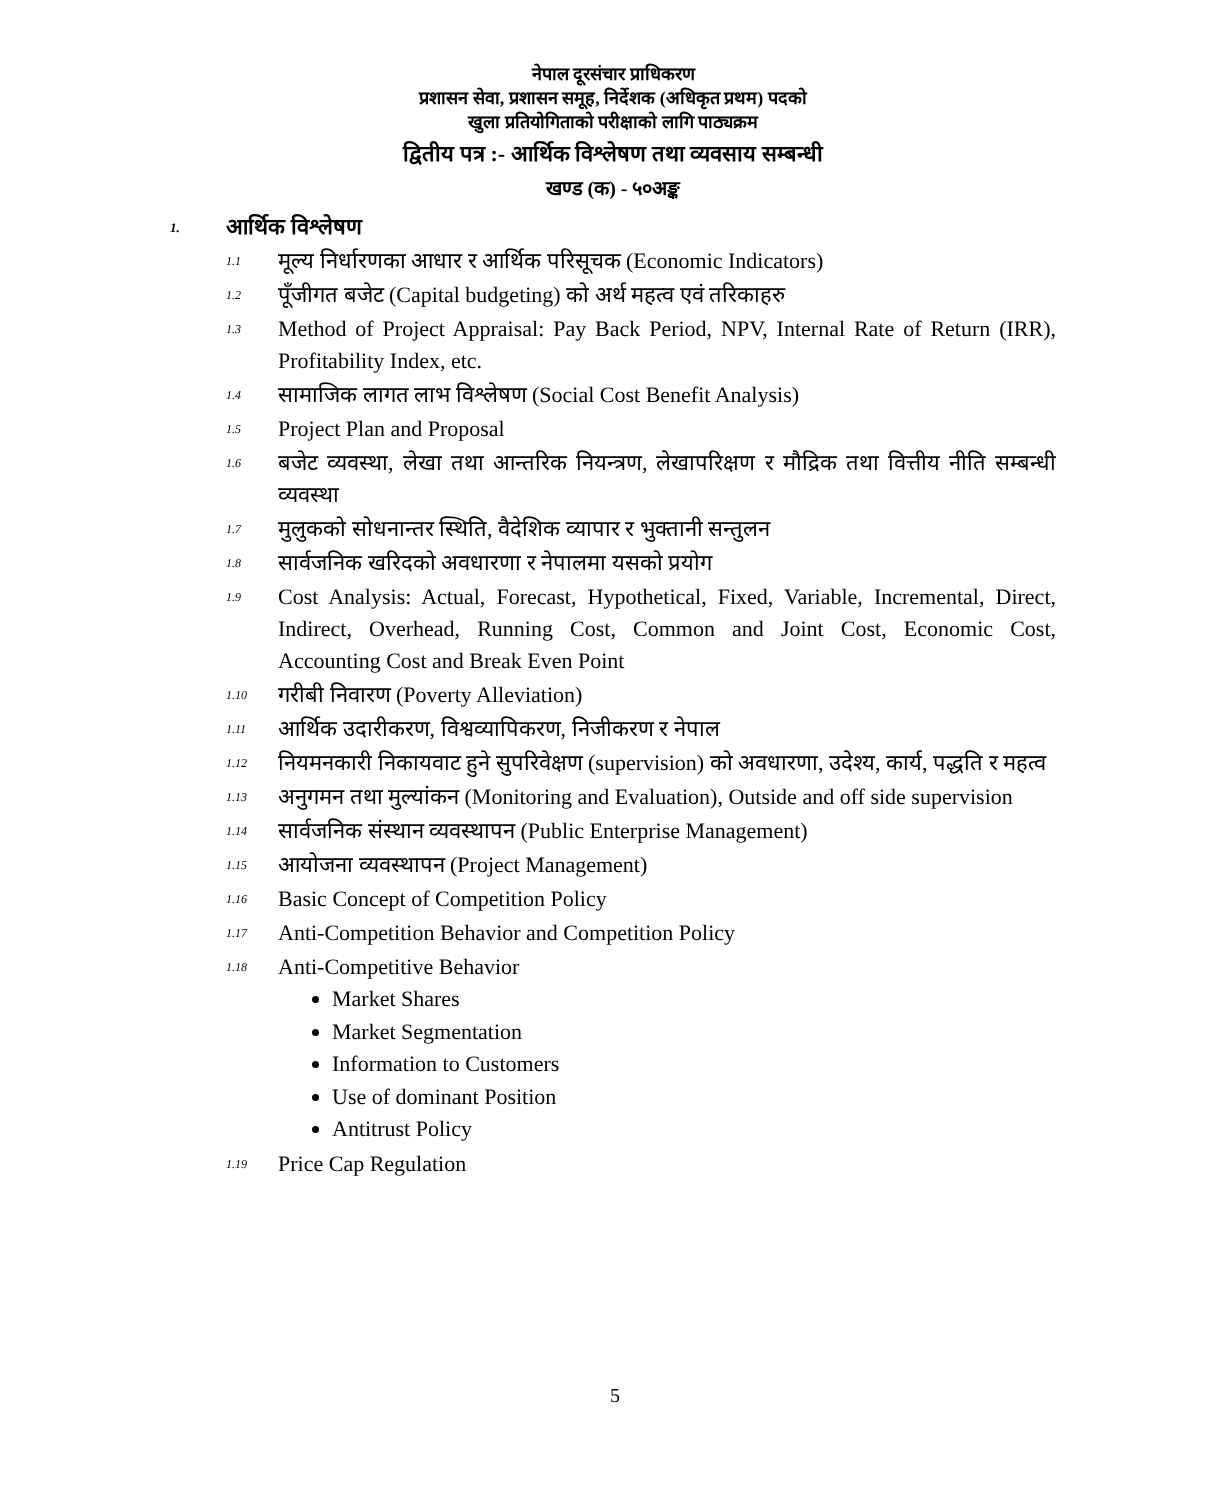नेपाल दूरसंचार प्राधिकरण
प्रशासन सेवा, प्रशासन समूह, निर्देशक (अधिकृत प्रथम) पदको
खुला प्रतियोगिताको परीक्षाको लागि पाठ्यक्रम
द्वितीय पत्र :- आर्थिक विश्लेषण तथा व्यवसाय सम्बन्धी
खण्ड (क) - ५०अङ्क
1. आर्थिक विश्लेषण
1.1 मूल्य निर्धारणका आधार र आर्थिक परिसूचक (Economic Indicators)
1.2 पूँजीगत बजेट (Capital budgeting) को अर्थ महत्व एवं तरिकाहरु
1.3 Method of Project Appraisal: Pay Back Period, NPV, Internal Rate of Return (IRR), Profitability Index, etc.
1.4 सामाजिक लागत लाभ विश्लेषण (Social Cost Benefit Analysis)
1.5 Project Plan and Proposal
1.6 बजेट व्यवस्था, लेखा तथा आन्तरिक नियन्त्रण, लेखापरिक्षण र मौद्रिक तथा वित्तीय नीति सम्बन्धी व्यवस्था
1.7 मुलुकको सोधनान्तर स्थिति, वैदेशिक व्यापार र भुक्तानी सन्तुलन
1.8 सार्वजनिक खरिदको अवधारणा र नेपालमा यसको प्रयोग
1.9 Cost Analysis: Actual, Forecast, Hypothetical, Fixed, Variable, Incremental, Direct, Indirect, Overhead, Running Cost, Common and Joint Cost, Economic Cost, Accounting Cost and Break Even Point
1.10 गरीबी निवारण (Poverty Alleviation)
1.11 आर्थिक उदारीकरण, विश्वव्यापिकरण, निजीकरण र नेपाल
1.12 नियमनकारी निकायवाट हुने सुपरिवेक्षण (supervision) को अवधारणा, उदेश्य, कार्य, पद्धति र महत्व
1.13 अनुगमन तथा मुल्यांकन (Monitoring and Evaluation), Outside and off side supervision
1.14 सार्वजनिक संस्थान व्यवस्थापन (Public Enterprise Management)
1.15 आयोजना व्यवस्थापन (Project Management)
1.16 Basic Concept of Competition Policy
1.17 Anti-Competition Behavior and Competition Policy
1.18 Anti-Competitive Behavior
Market Shares
Market Segmentation
Information to Customers
Use of dominant Position
Antitrust Policy
1.19 Price Cap Regulation
5